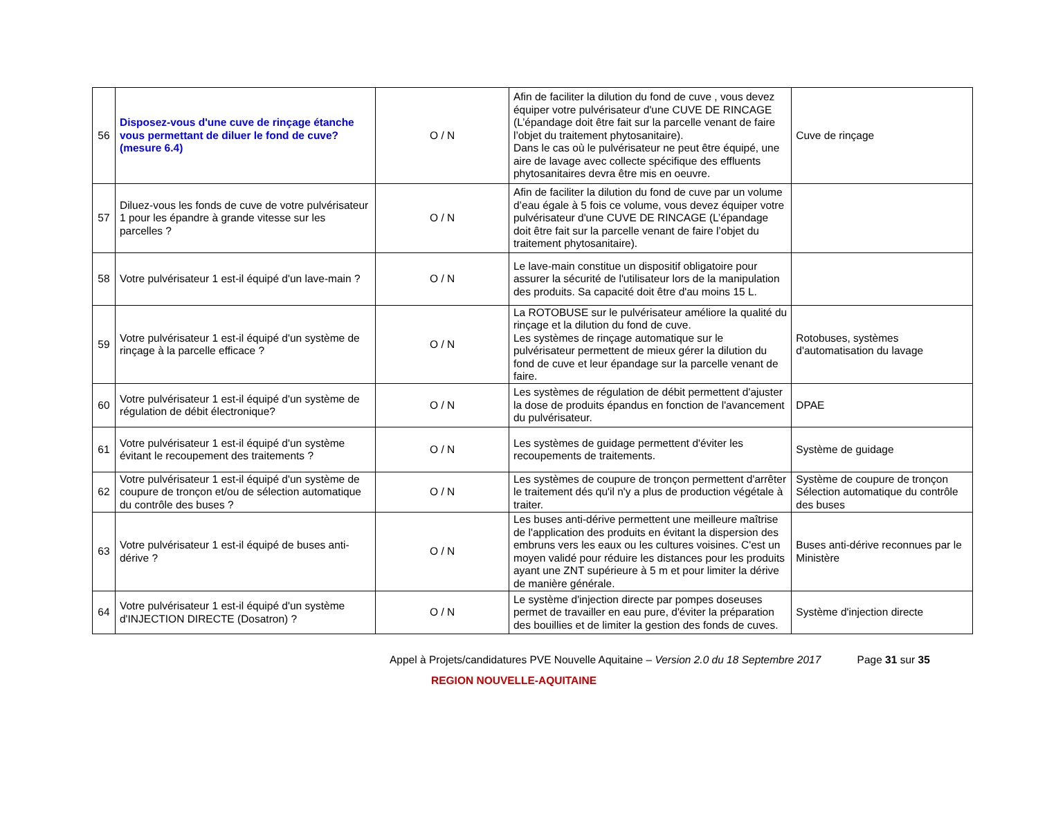| 56 | Disposez-vous d'une cuve de rinçage étanche vous permettant de diluer le fond de cuve? (mesure 6.4) | O / N | Afin de faciliter la dilution du fond de cuve , vous devez équiper votre pulvérisateur d'une CUVE DE RINCAGE (L’épandage doit être fait sur la parcelle venant de faire l’objet du traitement phytosanitaire). Dans le cas où le pulvérisateur ne peut être équipé, une aire de lavage avec collecte spécifique des effluents phytosanitaires devra être mis en oeuvre. | Cuve de rinçage |
| 57 | Diluez-vous les fonds de cuve de votre pulvérisateur 1 pour les épandre à grande vitesse sur les parcelles ? | O / N | Afin de faciliter la dilution du fond de cuve par un volume d’eau égale à 5 fois ce volume, vous devez équiper votre pulvérisateur d'une CUVE DE RINCAGE (L’épandage doit être fait sur la parcelle venant de faire l’objet du traitement phytosanitaire). | |
| 58 | Votre pulvérisateur 1 est-il équipé d'un lave-main ? | O / N | Le lave-main constitue un dispositif obligatoire pour assurer la sécurité de l'utilisateur lors de la manipulation des produits. Sa capacité doit être d'au moins 15 L. | |
| 59 | Votre pulvérisateur 1 est-il équipé d'un système de rinçage à la parcelle efficace ? | O / N | La ROTOBUSE sur le pulvérisateur améliore la qualité du rinçage et la dilution du fond de cuve. Les systèmes de rinçage automatique sur le pulvérisateur permettent de mieux gérer la dilution du fond de cuve et leur épandage sur la parcelle venant de faire. | Rotobuses, systèmes d'automatisation du lavage |
| 60 | Votre pulvérisateur 1 est-il équipé d'un système de régulation de débit électronique? | O / N | Les systèmes de régulation de débit permettent d'ajuster la dose de produits épandus en fonction de l'avancement du pulvérisateur. | DPAE |
| 61 | Votre pulvérisateur 1 est-il équipé d'un système évitant le recoupement des traitements ? | O / N | Les systèmes de guidage permettent d'éviter les recoupements de traitements. | Système de guidage |
| 62 | Votre pulvérisateur 1 est-il équipé d'un système de coupure de tronçon et/ou de sélection automatique du contrôle des buses ? | O / N | Les systèmes de coupure de tronçon permettent d'arrêter le traitement dés qu'il n'y a plus de production végétale à traiter. | Système de coupure de tronçon Sélection automatique du contrôle des buses |
| 63 | Votre pulvérisateur 1 est-il équipé de buses anti-dérive ? | O / N | Les buses anti-dérive permettent une meilleure maîtrise de l'application des produits en évitant la dispersion des embruns vers les eaux ou les cultures voisines. C'est un moyen validé pour réduire les distances pour les produits ayant une ZNT supérieure à 5 m et pour limiter la dérive de manière générale. | Buses anti-dérive reconnues par le Ministère |
| 64 | Votre pulvérisateur 1 est-il équipé d'un système d'INJECTION DIRECTE (Dosatron) ? | O / N | Le système d'injection directe par pompes doseuses permet de travailler en eau pure, d'éviter la préparation des bouillies et de limiter la gestion des fonds de cuves. | Système d'injection directe |
Appel à Projets/candidatures PVE Nouvelle Aquitaine – Version 2.0 du 18 Septembre 2017 Page 31 sur 35
REGION NOUVELLE-AQUITAINE